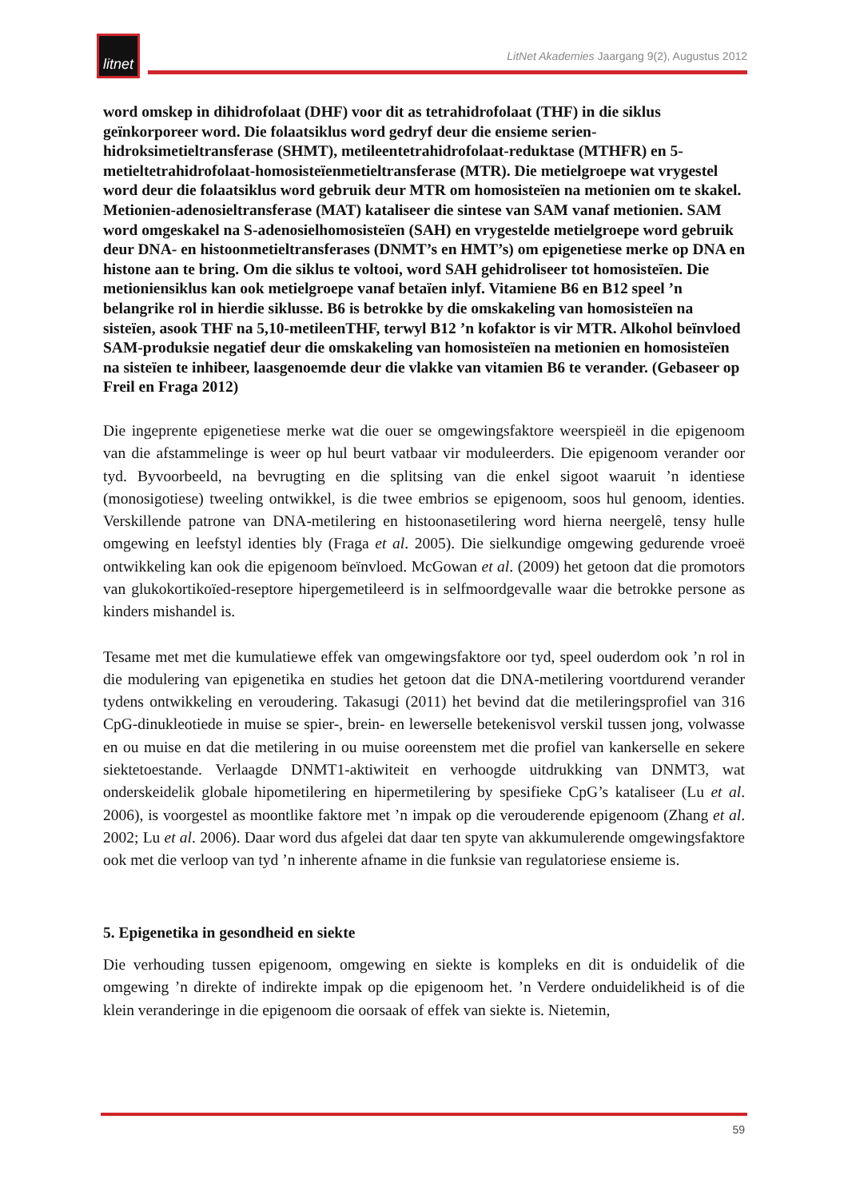litnet
LitNet Akademies Jaargang 9(2), Augustus 2012
word omskep in dihidrofolaat (DHF) voor dit as tetrahidrofolaat (THF) in die siklus geïnkorporeer word. Die folaatsiklus word gedryf deur die ensieme serien-hidroksimetieltransferase (SHMT), metileentetrahidrofolaat-reduktase (MTHFR) en 5-metieltetrahidrofolaat-homosisteïenmetieltransferase (MTR). Die metielgroepe wat vrygestel word deur die folaatsiklus word gebruik deur MTR om homosisteïen na metionien om te skakel. Metionien-adenosieltransferase (MAT) kataliseer die sintese van SAM vanaf metionien. SAM word omgeskakel na S-adenosielhomosisteïen (SAH) en vrygestelde metielgroepe word gebruik deur DNA- en histoonmetieltransferases (DNMT’s en HMT’s) om epigenetiese merke op DNA en histone aan te bring. Om die siklus te voltooi, word SAH gehidroliseer tot homosisteïen. Die metioniensiklus kan ook metielgroepe vanaf betaïen inlyf. Vitamiene B6 en B12 speel ’n belangrike rol in hierdie siklusse. B6 is betrokke by die omskakeling van homosisteïen na sisteïen, asook THF na 5,10-metileenTHF, terwyl B12 ’n kofaktor is vir MTR. Alkohol beïnvloed SAM-produksie negatief deur die omskakeling van homosisteïen na metionien en homosisteïen na sisteïen te inhibeer, laasgenoemde deur die vlakke van vitamien B6 te verander. (Gebaseer op Freil en Fraga 2012)
Die ingeprente epigenetiese merke wat die ouer se omgewingsfaktore weerspieël in die epigenoom van die afstammelinge is weer op hul beurt vatbaar vir moduleerders. Die epigenoom verander oor tyd. Byvoorbeeld, na bevrugting en die splitsing van die enkel sigoot waaruit ’n identiese (monosigotiese) tweeling ontwikkel, is die twee embrios se epigenoom, soos hul genoom, identies. Verskillende patrone van DNA-metilering en histoonasetilering word hierna neergelê, tensy hulle omgewing en leefstyl identies bly (Fraga et al. 2005). Die sielkundige omgewing gedurende vroeë ontwikkeling kan ook die epigenoom beïnvloed. McGowan et al. (2009) het getoon dat die promotors van glukokortikoïed-reseptore hipergemetileerd is in selfmoordgevalle waar die betrokke persone as kinders mishandel is.
Tesame met met die kumulatiewe effek van omgewingsfaktore oor tyd, speel ouderdom ook ’n rol in die modulering van epigenetika en studies het getoon dat die DNA-metilering voortdurend verander tydens ontwikkeling en veroudering. Takasugi (2011) het bevind dat die metileringsprofiel van 316 CpG-dinukleotiede in muise se spier-, brein- en lewerselle betekenisvol verskil tussen jong, volwasse en ou muise en dat die metilering in ou muise ooreenstem met die profiel van kankerselle en sekere siektetoestande. Verlaagde DNMT1-aktiwiteit en verhoogde uitdrukking van DNMT3, wat onderskeidelik globale hipometilering en hipermetilering by spesifieke CpG’s kataliseer (Lu et al. 2006), is voorgestel as moontlike faktore met ’n impak op die verouderende epigenoom (Zhang et al. 2002; Lu et al. 2006). Daar word dus afgelei dat daar ten spyte van akkumulerende omgewingsfaktore ook met die verloop van tyd ’n inherente afname in die funksie van regulatoriese ensieme is.
5. Epigenetika in gesondheid en siekte
Die verhouding tussen epigenoom, omgewing en siekte is kompleks en dit is onduidelik of die omgewing ’n direkte of indirekte impak op die epigenoom het. ’n Verdere onduidelikheid is of die klein veranderinge in die epigenoom die oorsaak of effek van siekte is. Nietemin,
59